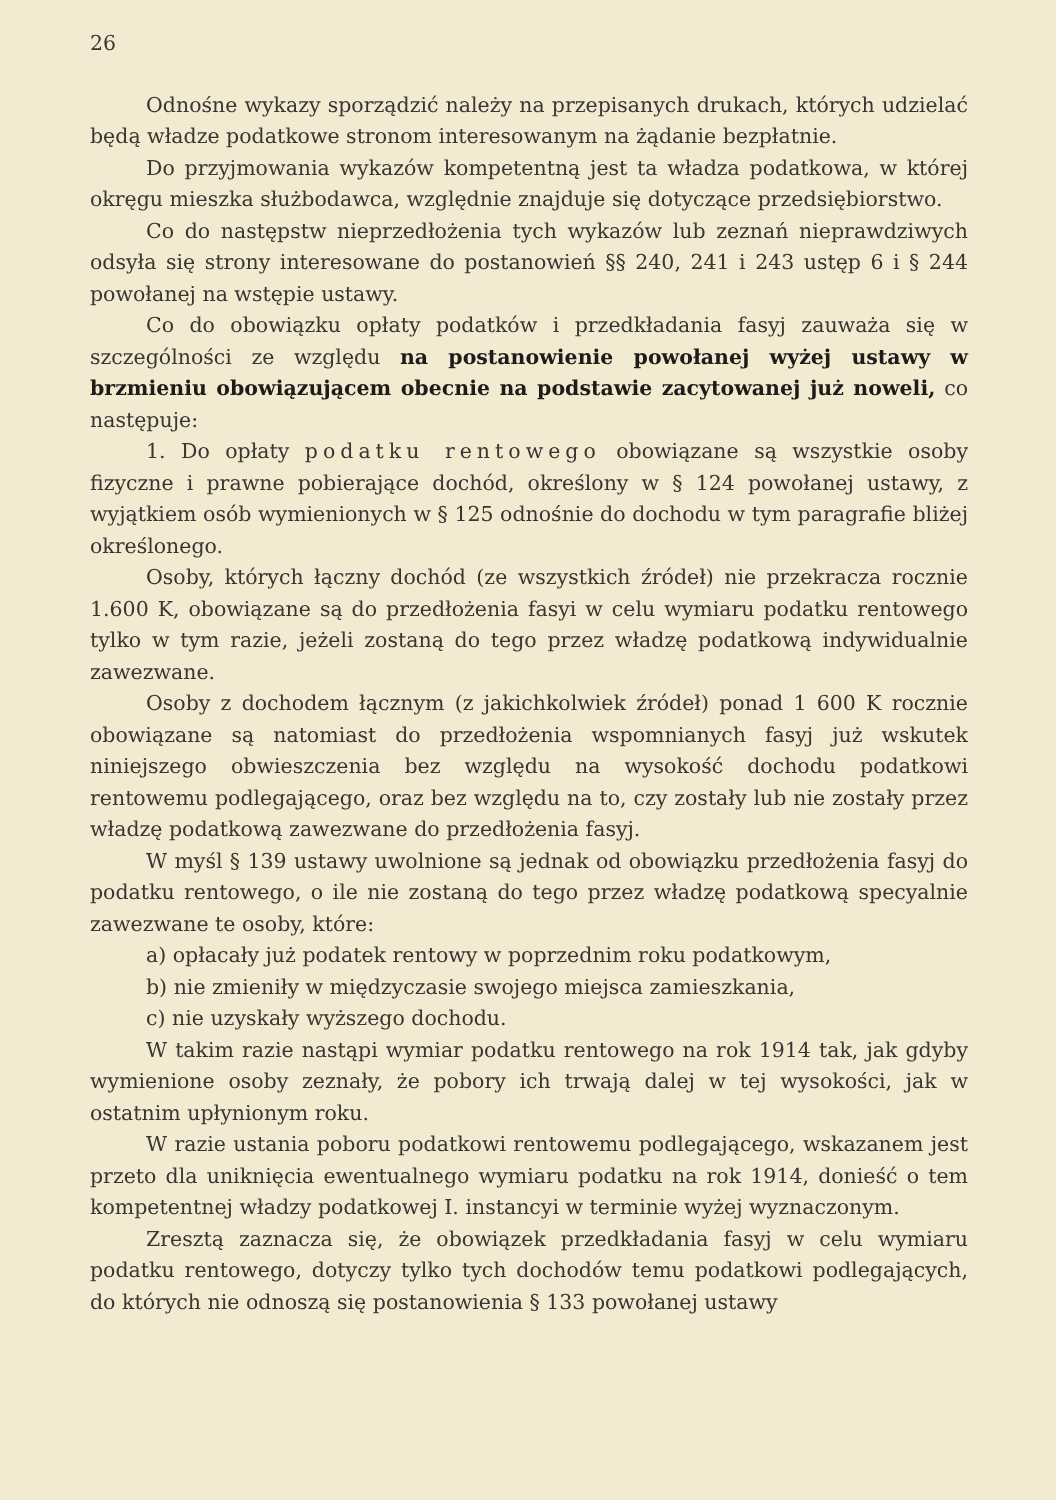26
Odnośne wykazy sporządzić należy na przepisanych drukach, których udzielać będą władze podatkowe stronom interesowanym na żądanie bezpłatnie.
Do przyjmowania wykazów kompetentną jest ta władza podatkowa, w której okręgu mieszka służbodawca, względnie znajduje się dotyczące przedsiębiorstwo.
Co do następstw nieprzedłożenia tych wykazów lub zeznań nieprawdziwych odsyła się strony interesowane do postanowień §§ 240, 241 i 243 ustęp 6 i § 244 powołanej na wstępie ustawy.
Co do obowiązku opłaty podatków i przedkładania fasyj zauważa się w szczególności ze względu na postanowienie powołanej wyżej ustawy w brzmieniu obowiązującem obecnie na podstawie zacytowanej już noweli, co następuje:
1. Do opłaty podatku rentowego obowiązane są wszystkie osoby fizyczne i prawne pobierające dochód, określony w § 124 powołanej ustawy, z wyjątkiem osób wymienionych w § 125 odnośnie do dochodu w tym paragrafie bliżej określonego.
Osoby, których łączny dochód (ze wszystkich źródeł) nie przekracza rocznie 1.600 K, obowiązane są do przedłożenia fasyi w celu wymiaru podatku rentowego tylko w tym razie, jeżeli zostaną do tego przez władzę podatkową indywidualnie zawezwane.
Osoby z dochodem łącznym (z jakichkolwiek źródeł) ponad 1 600 K rocznie obowiązane są natomiast do przedłożenia wspomnianych fasyj już wskutek niniejszego obwieszczenia bez względu na wysokość dochodu podatkowi rentowemu podlegającego, oraz bez względu na to, czy zostały lub nie zostały przez władzę podatkową zawezwane do przedłożenia fasyj.
W myśl § 139 ustawy uwolnione są jednak od obowiązku przedłożenia fasyj do podatku rentowego, o ile nie zostaną do tego przez władzę podatkową specyalnie zawezwane te osoby, które:
a) opłacały już podatek rentowy w poprzednim roku podatkowym,
b) nie zmieniły w międzyczasie swojego miejsca zamieszkania,
c) nie uzyskały wyższego dochodu.
W takim razie nastąpi wymiar podatku rentowego na rok 1914 tak, jak gdyby wymienione osoby zeznały, że pobory ich trwają dalej w tej wysokości, jak w ostatnim upłynionym roku.
W razie ustania poboru podatkowi rentowemu podlegającego, wskazanem jest przeto dla uniknięcia ewentualnego wymiaru podatku na rok 1914, donieść o tem kompetentnej władzy podatkowej I. instancyi w terminie wyżej wyznaczonym.
Zresztą zaznacza się, że obowiązek przedkładania fasyj w celu wymiaru podatku rentowego, dotyczy tylko tych dochodów temu podatkowi podlegających, do których nie odnoszą się postanowienia § 133 powołanej ustawy